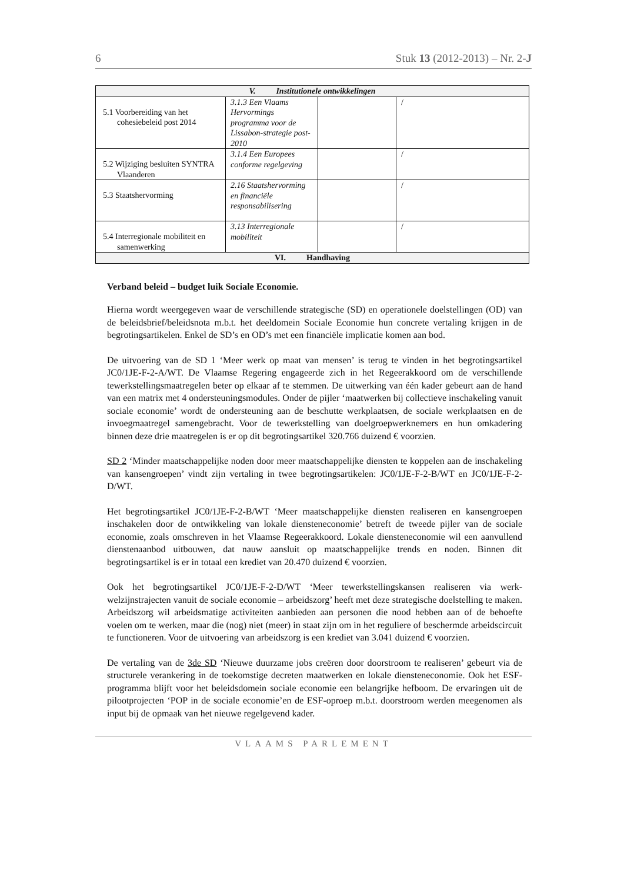6 Stuk 13 (2012-2013) – Nr. 2-J
| V. Institutionele ontwikkelingen | | | |
| --- | --- | --- | --- |
| 5.1 Voorbereiding van het cohesiebeleid post 2014 | 3.1.3 Een Vlaams Hervormings programma voor de Lissabon-strategie post-2010 | | / |
| 5.2 Wijziging besluiten SYNTRA Vlaanderen | 3.1.4 Een Europees conforme regelgeving | | / |
| 5.3 Staatshervorming | 2.16 Staatshervorming en financiële responsabilisering | | / |
| 5.4 Interregionale mobiliteit en samenwerking | 3.13 Interregionale mobiliteit | | / |
| VI. Handhaving | | | |
Verband beleid – budget luik Sociale Economie.
Hierna wordt weergegeven waar de verschillende strategische (SD) en operationele doelstellingen (OD) van de beleidsbrief/beleidsnota m.b.t. het deeldomein Sociale Economie hun concrete vertaling krijgen in de begrotingsartikelen. Enkel de SD’s en OD’s met een financiële implicatie komen aan bod.
De uitvoering van de SD 1 ‘Meer werk op maat van mensen’ is terug te vinden in het begrotingsartikel JC0/1JE-F-2-A/WT. De Vlaamse Regering engageerde zich in het Regeerakkoord om de verschillende tewerkstellingsmaatregelen beter op elkaar af te stemmen. De uitwerking van één kader gebeurt aan de hand van een matrix met 4 ondersteuningsmodules. Onder de pijler ‘maatwerken bij collectieve inschakeling vanuit sociale economie’ wordt de ondersteuning aan de beschutte werkplaatsen, de sociale werkplaatsen en de invoegmaatregel samengebracht. Voor de tewerkstelling van doelgroepwerknemers en hun omkadering binnen deze drie maatregelen is er op dit begrotingsartikel 320.766 duizend € voorzien.
SD 2 ‘Minder maatschappelijke noden door meer maatschappelijke diensten te koppelen aan de inschakeling van kansengroepen’ vindt zijn vertaling in twee begrotingsartikelen: JC0/1JE-F-2-B/WT en JC0/1JE-F-2-D/WT.
Het begrotingsartikel JC0/1JE-F-2-B/WT ‘Meer maatschappelijke diensten realiseren en kansengroepen inschakelen door de ontwikkeling van lokale diensteneconomie’ betreft de tweede pijler van de sociale economie, zoals omschreven in het Vlaamse Regeerakkoord. Lokale diensteneconomie wil een aanvullend dienstenaanbod uitbouwen, dat nauw aansluit op maatschappelijke trends en noden. Binnen dit begrotingsartikel is er in totaal een krediet van 20.470 duizend € voorzien.
Ook het begrotingsartikel JC0/1JE-F-2-D/WT ‘Meer tewerkstellingskansen realiseren via werk-welzijnstrajecten vanuit de sociale economie – arbeidszorg’ heeft met deze strategische doelstelling te maken. Arbeidszorg wil arbeidsmatige activiteiten aanbieden aan personen die nood hebben aan of de behoefte voelen om te werken, maar die (nog) niet (meer) in staat zijn om in het reguliere of beschermde arbeidscircuit te functioneren. Voor de uitvoering van arbeidszorg is een krediet van 3.041 duizend € voorzien.
De vertaling van de 3de SD ‘Nieuwe duurzame jobs creëren door doorstroom te realiseren’ gebeurt via de structurele verankering in de toekomstige decreten maatwerken en lokale diensteneconomie. Ook het ESF-programma blijft voor het beleidsdomein sociale economie een belangrijke hefboom. De ervaringen uit de pilootprojecten ‘POP in de sociale economie’en de ESF-oproep m.b.t. doorstroom werden meegenomen als input bij de opmaak van het nieuwe regelgevend kader.
VLAAMS PARLEMENT